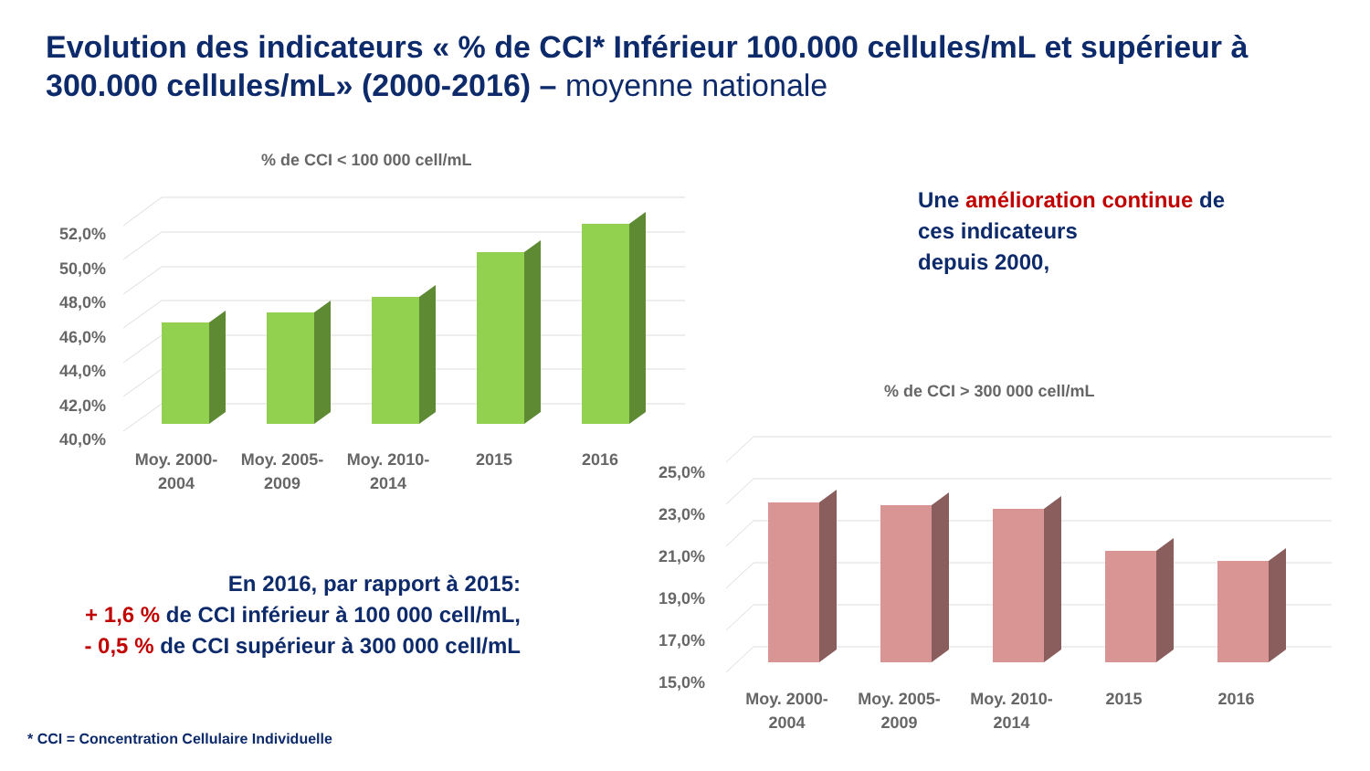Evolution des indicateurs « % de CCI* Inférieur 100.000 cellules/mL et supérieur à 300.000 cellules/mL» (2000-2016) – moyenne nationale
% de CCI < 100 000 cell/mL
52,0%
50,0%
48,0%
46,0%
44,0%
42,0%
40,0%
Moy. 2000-
2004
Moy. 2005-
2009
Moy. 2010-
2014
2015 2016
% de CCI > 300 000 cell/mL
25,0%
23,0%
21,0%
19,0%
17,0%
15,0%
Moy. 2000-
2004
Moy. 2005-
2009
Moy. 2010-
2014
2015 2016
Une amélioration continue de
ces indicateurs
depuis 2000,
En 2016, par rapport à 2015:
+ 1,6 % de CCI inférieur à 100 000 cell/mL,
- 0,5 % de CCI supérieur à 300 000 cell/mL
* CCI = Concentration Cellulaire Individuelle